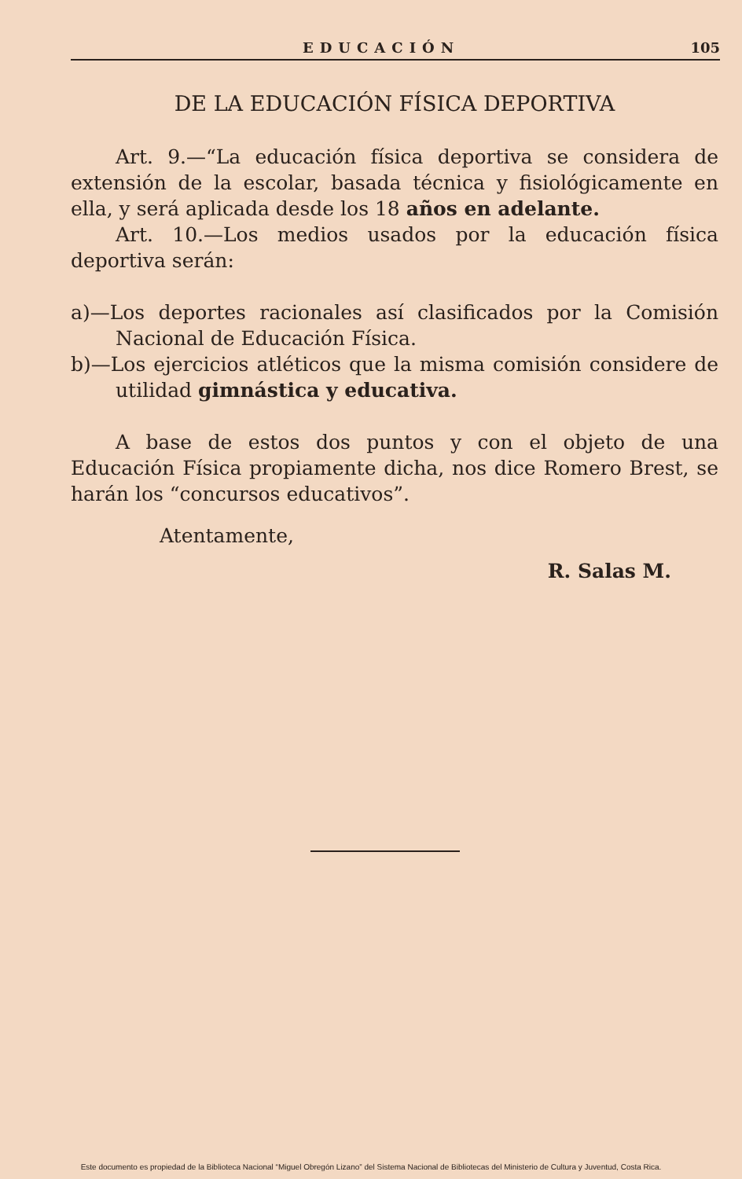EDUCACIÓN 105
DE LA EDUCACIÓN FÍSICA DEPORTIVA
Art. 9.—“La educación física deportiva se considera de extensión de la escolar, basada técnica y fisiológicamente en ella, y será aplicada desde los 18 años en adelante.
Art. 10.—Los medios usados por la educación física deportiva serán:
a)—Los deportes racionales así clasificados por la Comisión Nacional de Educación Física.
b)—Los ejercicios atléticos que la misma comisión considere de utilidad gimnástica y educativa.
A base de estos dos puntos y con el objeto de una Educación Física propiamente dicha, nos dice Romero Brest, se harán los “concursos educativos”.
Atentamente,
R. Salas M.
Este documento es propiedad de la Biblioteca Nacional “Miguel Obregón Lizano” del Sistema Nacional de Bibliotecas del Ministerio de Cultura y Juventud, Costa Rica.